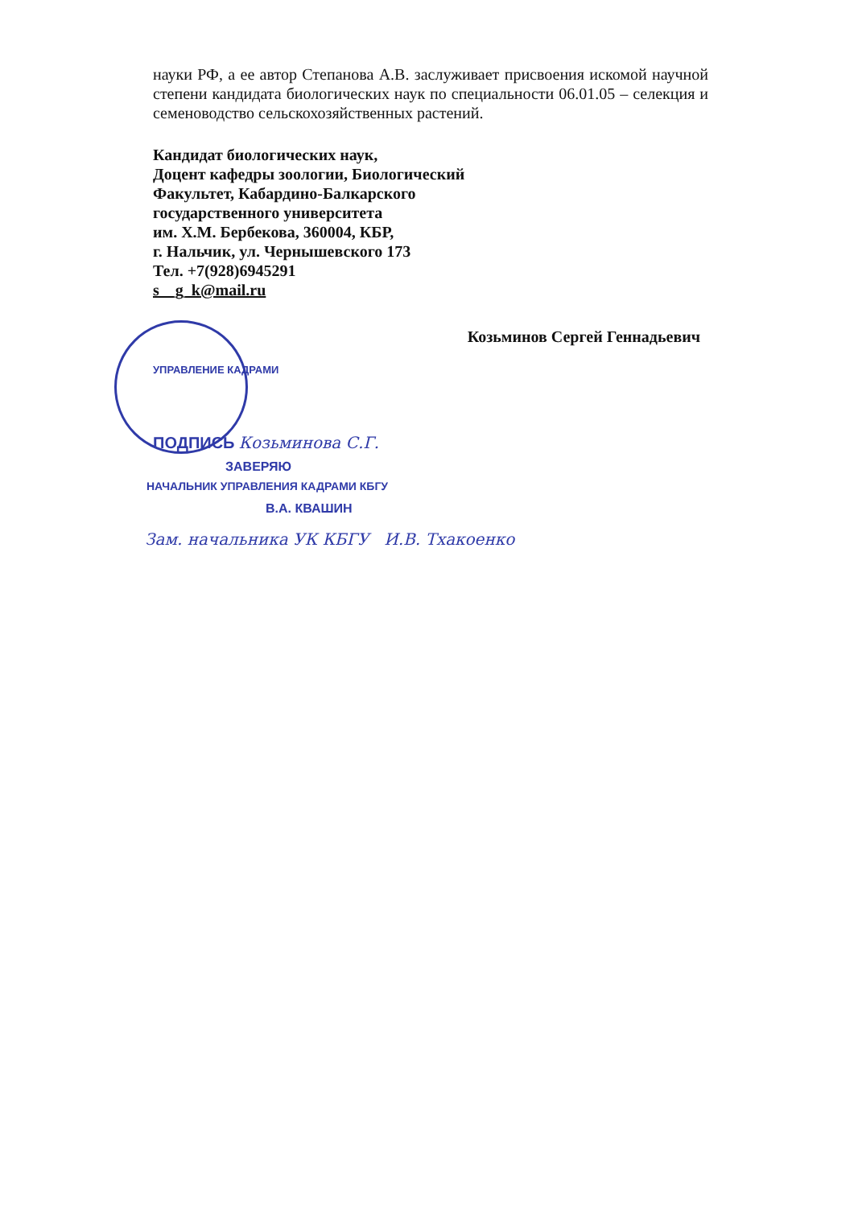науки РФ, а ее автор Степанова А.В. заслуживает присвоения искомой научной степени кандидата биологических наук по специальности 06.01.05 – селекция и семеноводство сельскохозяйственных растений.
Кандидат биологических наук,
Доцент кафедры зоологии, Биологический
Факультет, Кабардино-Балкарского
государственного университета
им. Х.М. Бербекова, 360004, КБР,
г. Нальчик, ул. Чернышевского 173
Тел. +7(928)6945291
s__g_k@mail.ru
Козьминов Сергей Геннадьевич
УПРАВЛЕНИЕ КАДРАМИ
ПОДПИСЬ Козьминова С.Г.
ЗАВЕРЯЮ
НАЧАЛЬНИК УПРАВЛЕНИЯ КАДРАМИ КБГУ
В.А. КВАШИН
Зам. начальника УК КБГУ И.В. Тхакоенко